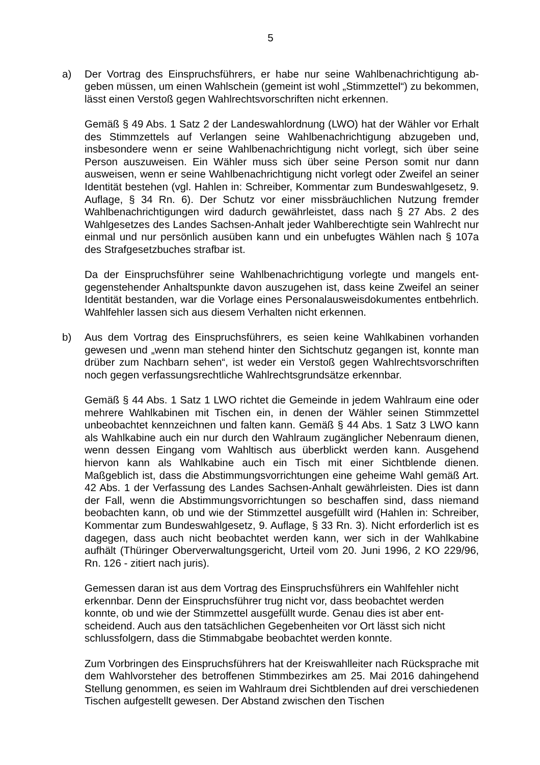5
a) Der Vortrag des Einspruchsführers, er habe nur seine Wahlbenachrichtigung ab­geben müssen, um einen Wahlschein (gemeint ist wohl „Stimmzettel“) zu be­kommen, lässt einen Verstoß gegen Wahlrechtsvorschriften nicht erkennen.
Gemäß § 49 Abs. 1 Satz 2 der Landeswahlordnung (LWO) hat der Wähler vor Erhalt des Stimmzettels auf Verlangen seine Wahlbenachrichtigung abzugeben und, insbesondere wenn er seine Wahlbenachrichtigung nicht vorlegt, sich über seine Person auszuweisen. Ein Wähler muss sich über seine Person somit nur dann ausweisen, wenn er seine Wahlbenachrichtigung nicht vorlegt oder Zweifel an seiner Identität bestehen (vgl. Hahlen in: Schreiber, Kommentar zum Bun­deswahlgesetz, 9. Auflage, § 34 Rn. 6). Der Schutz vor einer missbräuchlichen Nutzung fremder Wahlbenachrichtigungen wird dadurch gewährleistet, dass nach § 27 Abs. 2 des Wahlgesetzes des Landes Sachsen-Anhalt jeder Wahlberechtig­te sein Wahlrecht nur einmal und nur persönlich ausüben kann und ein unbefug­tes Wählen nach § 107a des Strafgesetzbuches strafbar ist.
Da der Einspruchsführer seine Wahlbenachrichtigung vorlegte und mangels ent­gegenstehender Anhaltspunkte davon auszugehen ist, dass keine Zweifel an seiner Identität bestanden, war die Vorlage eines Personalausweisdokumentes entbehrlich. Wahlfehler lassen sich aus diesem Verhalten nicht erkennen.
b) Aus dem Vortrag des Einspruchsführers, es seien keine Wahlkabinen vorhanden gewesen und „wenn man stehend hinter den Sichtschutz gegangen ist, konnte man drüber zum Nachbarn sehen“, ist weder ein Verstoß gegen Wahlrechtsvor­schriften noch gegen verfassungsrechtliche Wahlrechtsgrundsätze erkennbar.
Gemäß § 44 Abs. 1 Satz 1 LWO richtet die Gemeinde in jedem Wahlraum eine oder mehrere Wahlkabinen mit Tischen ein, in denen der Wähler seinen Stimm­zettel unbeobachtet kennzeichnen und falten kann. Gemäß § 44 Abs. 1 Satz 3 LWO kann als Wahlkabine auch ein nur durch den Wahlraum zugänglicher Ne­benraum dienen, wenn dessen Eingang vom Wahltisch aus überblickt werden kann. Ausgehend hiervon kann als Wahlkabine auch ein Tisch mit einer Sicht­blende dienen. Maßgeblich ist, dass die Abstimmungsvorrichtungen eine gehei­me Wahl gemäß Art. 42 Abs. 1 der Verfassung des Landes Sachsen-Anhalt ge­währleisten. Dies ist dann der Fall, wenn die Abstimmungsvorrichtungen so be­schaffen sind, dass niemand beobachten kann, ob und wie der Stimmzettel aus­gefüllt wird (Hahlen in: Schreiber, Kommentar zum Bundeswahlgesetz, 9. Aufla­ge, § 33 Rn. 3). Nicht erforderlich ist es dagegen, dass auch nicht beobachtet werden kann, wer sich in der Wahlkabine aufhält (Thüringer Oberverwaltungsge­richt, Urteil vom 20. Juni 1996, 2 KO 229/96, Rn. 126 - zitiert nach juris).
Gemessen daran ist aus dem Vortrag des Einspruchsführers ein Wahlfehler nicht erkennbar. Denn der Einspruchsführer trug nicht vor, dass beobachtet werden konnte, ob und wie der Stimmzettel ausgefüllt wurde. Genau dies ist aber ent­scheidend. Auch aus den tatsächlichen Gegebenheiten vor Ort lässt sich nicht schlussfolgern, dass die Stimmabgabe beobachtet werden konnte.
Zum Vorbringen des Einspruchsführers hat der Kreiswahlleiter nach Rückspra­che mit dem Wahlvorsteher des betroffenen Stimmbezirkes am 25. Mai 2016 da­hingehend Stellung genommen, es seien im Wahlraum drei Sichtblenden auf drei verschiedenen Tischen aufgestellt gewesen. Der Abstand zwischen den Tischen